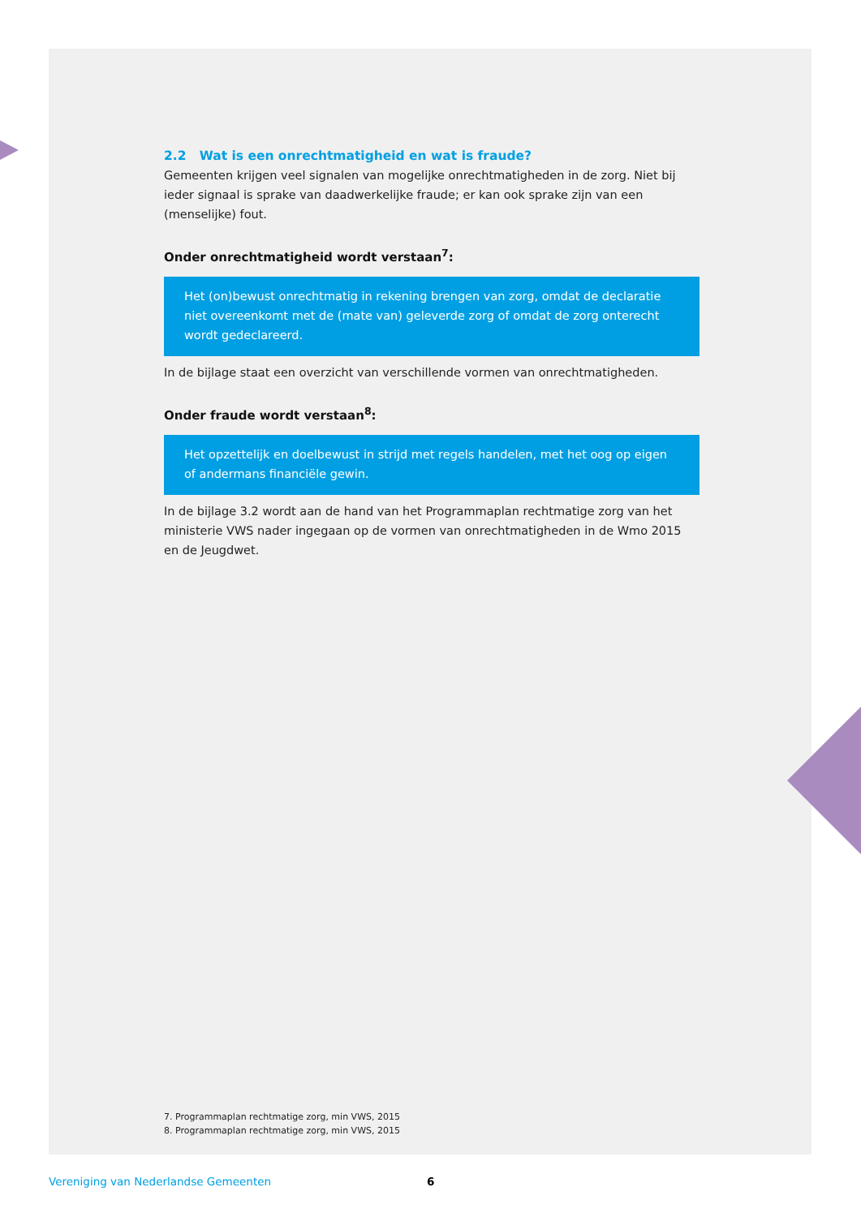2.2 Wat is een onrechtmatigheid en wat is fraude?
Gemeenten krijgen veel signalen van mogelijke onrechtmatigheden in de zorg. Niet bij ieder signaal is sprake van daadwerkelijke fraude; er kan ook sprake zijn van een (menselijke) fout.
Onder onrechtmatigheid wordt verstaan<sup>7</sup>:
Het (on)bewust onrechtmatig in rekening brengen van zorg, omdat de declaratie niet overeenkomt met de (mate van) geleverde zorg of omdat de zorg onterecht wordt gedeclareerd.
In de bijlage staat een overzicht van verschillende vormen van onrechtmatigheden.
Onder fraude wordt verstaan<sup>8</sup>:
Het opzettelijk en doelbewust in strijd met regels handelen, met het oog op eigen of andermans financiële gewin.
In de bijlage 3.2 wordt aan de hand van het Programmaplan rechtmatige zorg van het ministerie VWS nader ingegaan op de vormen van onrechtmatigheden in de Wmo 2015 en de Jeugdwet.
7. Programmaplan rechtmatige zorg, min VWS, 2015
8. Programmaplan rechtmatige zorg, min VWS, 2015
Vereniging van Nederlandse Gemeenten 6